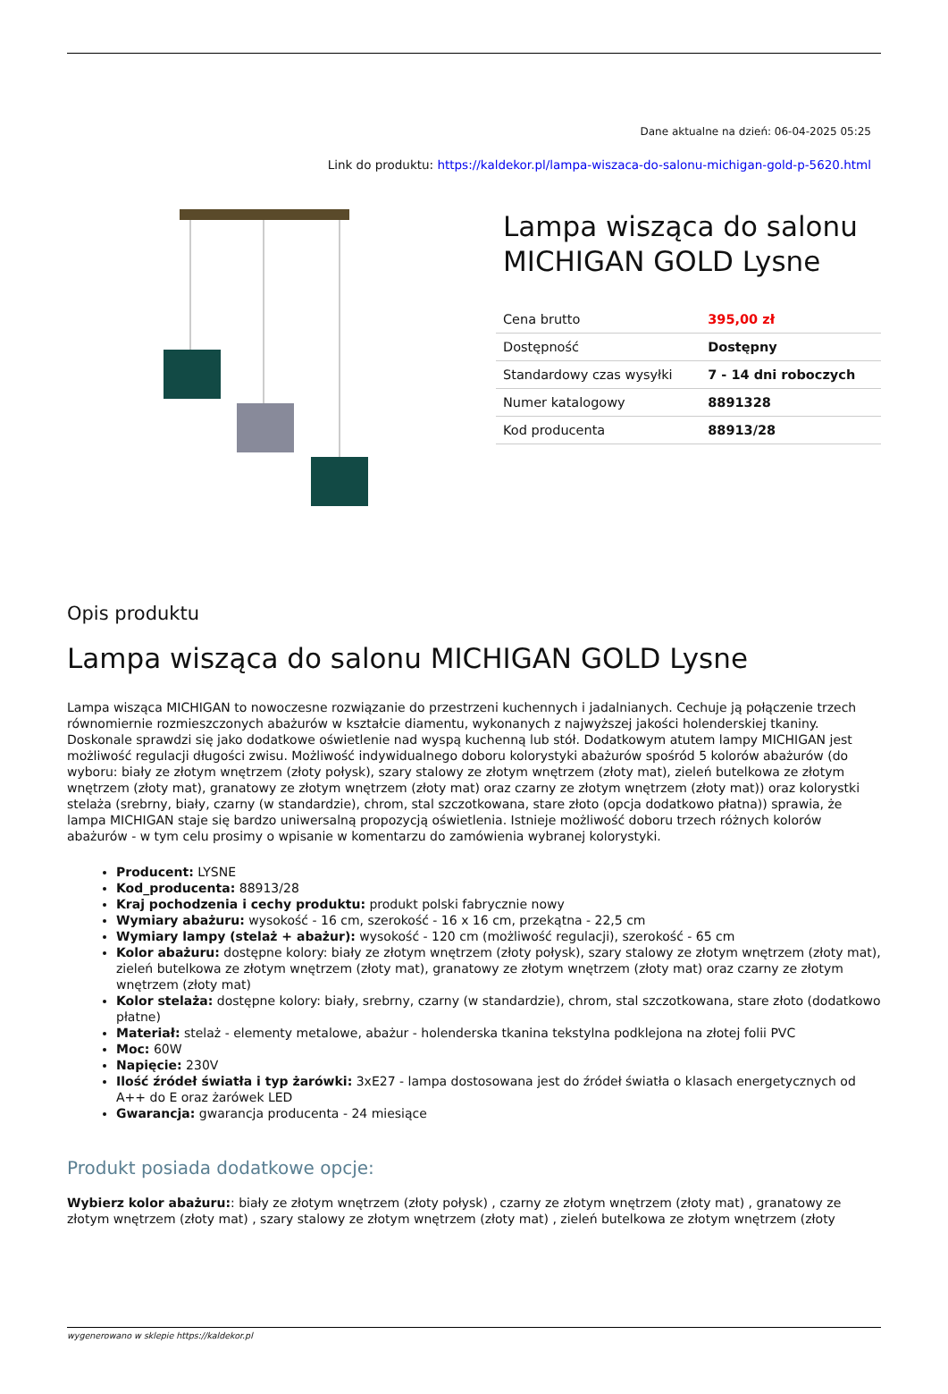Dane aktualne na dzień: 06-04-2025 05:25
Link do produktu: https://kaldekor.pl/lampa-wiszaca-do-salonu-michigan-gold-p-5620.html
Lampa wisząca do salonu MICHIGAN GOLD Lysne
| Cena brutto | 395,00 zł |
| Dostępność | Dostępny |
| Standardowy czas wysyłki | 7 - 14 dni roboczych |
| Numer katalogowy | 8891328 |
| Kod producenta | 88913/28 |
Opis produktu
Lampa wisząca do salonu MICHIGAN GOLD Lysne
Lampa wisząca MICHIGAN to nowoczesne rozwiązanie do przestrzeni kuchennych i jadalnianych. Cechuje ją połączenie trzech równomiernie rozmieszczonych abażurów w kształcie diamentu, wykonanych z najwyższej jakości holenderskiej tkaniny. Doskonale sprawdzi się jako dodatkowe oświetlenie nad wyspą kuchenną lub stół. Dodatkowym atutem lampy MICHIGAN jest możliwość regulacji długości zwisu. Możliwość indywidualnego doboru kolorystyki abażurów spośród 5 kolorów abażurów (do wyboru: biały ze złotym wnętrzem (złoty połysk), szary stalowy ze złotym wnętrzem (złoty mat), zieleń butelkowa ze złotym wnętrzem (złoty mat), granatowy ze złotym wnętrzem (złoty mat) oraz czarny ze złotym wnętrzem (złoty mat)) oraz kolorystki stelaża (srebrny, biały, czarny (w standardzie), chrom, stal szczotkowana, stare złoto (opcja dodatkowo płatna)) sprawia, że lampa MICHIGAN staje się bardzo uniwersalną propozycją oświetlenia. Istnieje możliwość doboru trzech różnych kolorów abażurów - w tym celu prosimy o wpisanie w komentarzu do zamówienia wybranej kolorystyki.
Producent: LYSNE
Kod_producenta: 88913/28
Kraj pochodzenia i cechy produktu: produkt polski fabrycznie nowy
Wymiary abażuru: wysokość - 16 cm, szerokość - 16 x 16 cm, przekątna - 22,5 cm
Wymiary lampy (stelaż + abażur): wysokość - 120 cm (możliwość regulacji), szerokość - 65 cm
Kolor abażuru: dostępne kolory: biały ze złotym wnętrzem (złoty połysk), szary stalowy ze złotym wnętrzem (złoty mat), zieleń butelkowa ze złotym wnętrzem (złoty mat), granatowy ze złotym wnętrzem (złoty mat) oraz czarny ze złotym wnętrzem (złoty mat)
Kolor stelaża: dostępne kolory: biały, srebrny, czarny (w standardzie), chrom, stal szczotkowana, stare złoto (dodatkowo płatne)
Materiał: stelaż - elementy metalowe, abażur - holenderska tkanina tekstylna podklejona na złotej folii PVC
Moc: 60W
Napięcie: 230V
Ilość źródeł światła i typ żarówki: 3xE27 - lampa dostosowana jest do źródeł światła o klasach energetycznych od A++ do E oraz żarówek LED
Gwarancja: gwarancja producenta - 24 miesiące
Produkt posiada dodatkowe opcje:
Wybierz kolor abażuru:: biały ze złotym wnętrzem (złoty połysk) , czarny ze złotym wnętrzem (złoty mat) , granatowy ze złotym wnętrzem (złoty mat) , szary stalowy ze złotym wnętrzem (złoty mat) , zieleń butelkowa ze złotym wnętrzem (złoty
wygenerowano w sklepie https://kaldekor.pl